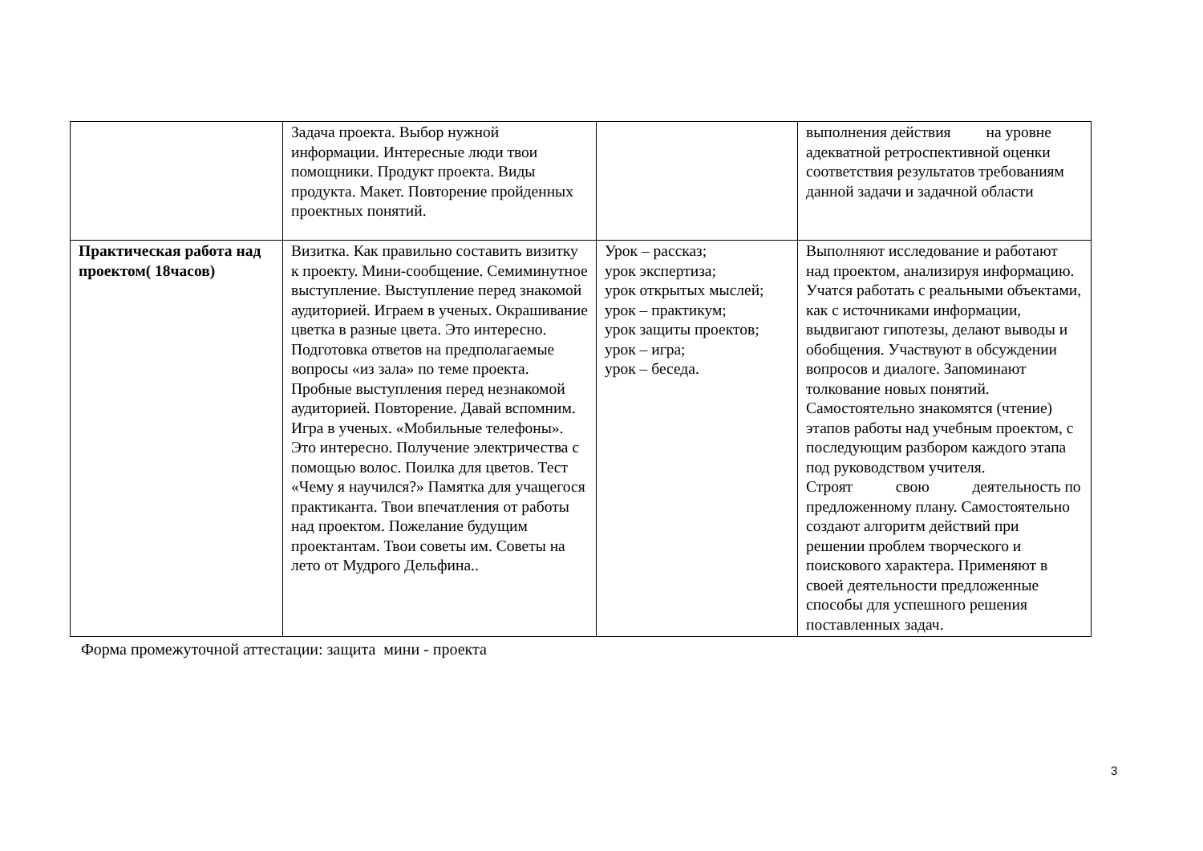| | Задача проекта. Выбор нужной информации. Интересные люди твои помощники. Продукт проекта. Виды продукта. Макет. Повторение пройденных проектных понятий. | | выполнения действия на уровне адекватной ретроспективной оценки соответствия результатов требованиям данной задачи и задачной области |
| Практическая работа над проектом( 18часов) | Визитка. Как правильно составить визитку к проекту. Мини-сообщение. Семиминутное выступление. Выступление перед знакомой аудиторией. Играем в ученых. Окрашивание цветка в разные цвета. Это интересно. Подготовка ответов на предполагаемые вопросы «из зала» по теме проекта. Пробные выступления перед незнакомой аудиторией. Повторение. Давай вспомним. Игра в ученых. «Мобильные телефоны». Это интересно. Получение электричества с помощью волос. Поилка для цветов. Тест «Чему я научился?» Памятка для учащегося практиканта. Твои впечатления от работы над проектом. Пожелание будущим проектантам. Твои советы им. Советы на лето от Мудрого Дельфина.. | Урок – рассказ; урок экспертиза; урок открытых мыслей; урок – практикум; урок защиты проектов; урок – игра; урок – беседа. | Выполняют исследование и работают над проектом, анализируя информацию. Учатся работать с реальными объектами, как с источниками информации, выдвигают гипотезы, делают выводы и обобщения. Участвуют в обсуждении вопросов и диалоге. Запоминают толкование новых понятий. Самостоятельно знакомятся (чтение) этапов работы над учебным проектом, с последующим разбором каждого этапа под руководством учителя. Строят свою деятельность по предложенному плану. Самостоятельно создают алгоритм действий при решении проблем творческого и поискового характера. Применяют в своей деятельности предложенные способы для успешного решения поставленных задач. |
Форма промежуточной аттестации: защита мини - проекта
3